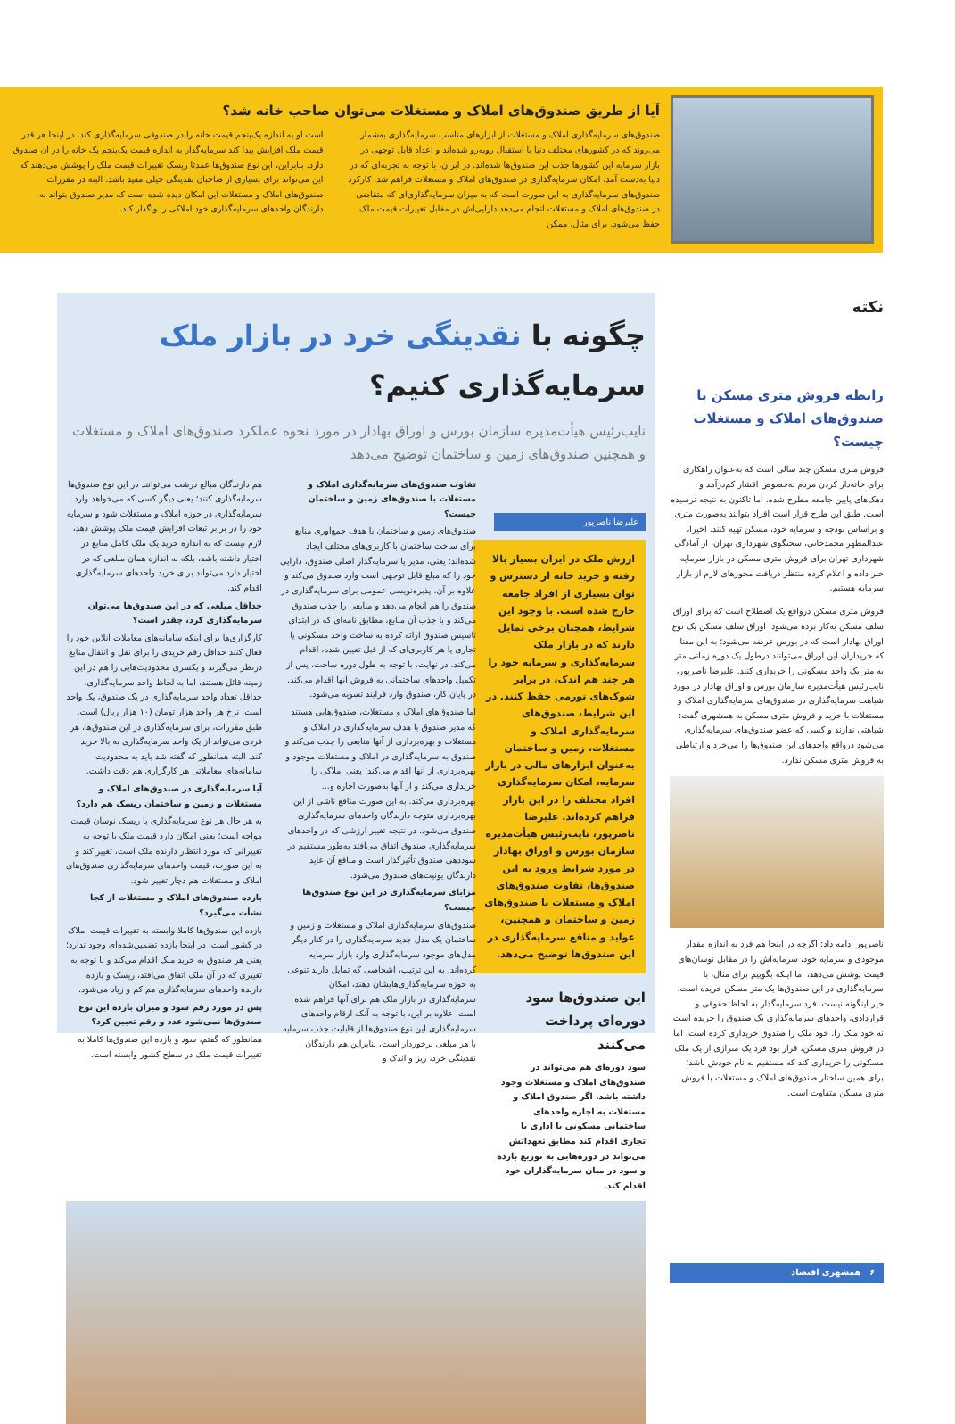آیا از طریق صندوق‌های املاک و مستغلات می‌توان صاحب خانه شد؟
صندوق‌های سرمایه‌گذاری املاک و مستغلات از ابزارهای مناسب سرمایه‌گذاری به‌شمار می‌روند که در کشورهای مختلف دنیا با استقبال روبه‌رو شده‌اند و اعداد قابل توجهی در بازار سرمایه این کشورها جذب این صندوق‌ها شده‌اند. در ایران، با توجه به تجربه‌ای که در دنیا به‌دست آمد، امکان سرمایه‌گذاری در صندوق‌های املاک و مستغلات فراهم شد. کارکرد صندوق‌های سرمایه‌گذاری به این صورت است که به میزان سرمایه‌گذاری‌ای که متقاضی در صندوق‌های املاک و مستغلات انجام می‌دهد دارایی‌اش در مقابل تغییرات قیمت ملک حفظ می‌شود. برای مثال، ممکن
است او به اندازه یک‌پنجم قیمت خانه را در صندوقی سرمایه‌گذاری کند. در اینجا هر قدر قیمت ملک افزایش پیدا کند سرمایه‌گذار به اندازه قیمت یک‌پنجم یک خانه را در آن صندوق دارد. بنابراین، این نوع صندوق‌ها عمدتا ریسک تغییرات قیمت ملک را پوشش می‌دهند که این می‌تواند برای بسیاری از صاحبان نقدینگی خیلی مفید باشد. البته در مقررات صندوق‌های املاک و مستغلات این امکان دیده شده است که مدیر صندوق بتواند به دارندگان واحدهای سرمایه‌گذاری خود املاکی را واگذار کند.
نکته
رابطه فروش متری مسکن با صندوق‌های املاک و مستغلات چیست؟
فروش متری مسکن چند سالی است که به‌عنوان راهکاری برای خانه‌دار کردن مردم به‌خصوص اقشار کم‌درآمد و دهک‌های پایین جامعه مطرح شده، اما تاکنون به نتیجه نرسیده است. طبق این طرح قرار است افراد بتوانند به‌صورت متری و براساس بودجه و سرمایه خود، مسکن تهیه کنند. اخیرا، عبدالمطهر محمدخانی، سخنگوی شهرداری تهران، از آمادگی شهرداری تهران برای فروش متری مسکن در بازار سرمایه خبر داده و اعلام کرده منتظر دریافت مجوزهای لازم از بازار سرمایه هستیم.
فروش متری مسکن درواقع یک اصطلاح است که برای اوراق سلف مسکن به‌کار برده می‌شود. اوراق سلف مسکن یک نوع اوراق بهادار است که در بورس عرضه می‌شود؛ به این معنا که خریداران این اوراق می‌توانند درطول یک دوره زمانی متر به متر یک واحد مسکونی را خریداری کنند. علیرضا ناصرپور، نایب‌رئیس هیأت‌مدیره سازمان بورس و اوراق بهادار در مورد شباهت سرمایه‌گذاری در صندوق‌های سرمایه‌گذاری املاک و مستغلات با خرید و فروش متری مسکن به همشهری گفت: شباهتی ندارند و کسی که عضو صندوق‌های سرمایه‌گذاری می‌شود درواقع واحدهای این صندوق‌ها را می‌خرد و ارتباطی به فروش متری مسکن ندارد.
ناصرپور ادامه داد: اگرچه در اینجا هم فرد به اندازه مقدار موجودی و سرمایه خود، سرمایه‌اش را در مقابل نوسان‌های قیمت پوشش می‌دهد، اما اینکه بگوییم برای مثال، با سرمایه‌گذاری در این صندوق‌ها یک متر مسکن خریده است، خیر اینگونه نیست. فرد سرمایه‌گذار به لحاظ حقوقی و قراردادی، واحدهای سرمایه‌گذاری یک صندوق را خریده است نه خود ملک را. خود ملک را صندوق خریداری کرده است، اما در فروش متری مسکن، قرار بود فرد یک متراژی از یک ملک مسکونی را خریداری کند که مستقیم به نام خودش باشد؛ برای همین ساختار صندوق‌های املاک و مستغلات با فروش متری مسکن متفاوت است.
چگونه با نقدینگی خرد در بازار ملک سرمایه‌گذاری کنیم؟
نایب‌رئیس هیأت‌مدیره سازمان بورس و اوراق بهادار در مورد نحوه عملکرد صندوق‌های املاک و مستغلات و همچنین صندوق‌های زمین و ساختمان توضیح می‌دهد
علیرضا ناصرپور
ارزش ملک در ایران بسیار بالا رفته و خرید خانه از دسترس و توان بسیاری از افراد جامعه خارج شده است. با وجود این شرایط، همچنان برخی تمایل دارند که در بازار ملک سرمایه‌گذاری و سرمایه خود را هر چند هم اندک، در برابر شوک‌های تورمی حفظ کنند. در این شرایط، صندوق‌های سرمایه‌گذاری املاک و مستغلات، زمین و ساختمان به‌عنوان ابزارهای مالی در بازار سرمایه، امکان سرمایه‌گذاری افراد مختلف را در این بازار فراهم کرده‌اند. علیرضا ناصرپور، نایب‌رئیس هیأت‌مدیره سازمان بورس و اوراق بهادار در مورد شرایط ورود به این صندوق‌ها، تفاوت صندوق‌های املاک و مستغلات با صندوق‌های زمین و ساختمان و همچنین، عواید و منافع سرمایه‌گذاری در این صندوق‌ها توضیح می‌دهد.
این صندوق‌ها سود دوره‌ای پرداخت می‌کنند
سود دوره‌ای هم می‌تواند در صندوق‌های املاک و مستغلات وجود داشته باشد. اگر صندوق املاک و مستغلات به اجاره واحدهای ساختمانی مسکونی یا اداری یا تجاری اقدام کند مطابق تعهداتش می‌تواند در دوره‌هایی به توزیع بازده و سود در میان سرمایه‌گذاران خود اقدام کند.
تفاوت صندوق‌های سرمایه‌گذاری املاک و مستغلات با صندوق‌های زمین و ساختمان چیست؟
صندوق‌های زمین و ساختمان با هدف جمع‌آوری منابع برای ساخت ساختمان با کاربری‌های مختلف ایجاد شده‌اند؛ یعنی، مدیر یا سرمایه‌گذار اصلی صندوق، دارایی خود را که مبلغ قابل توجهی است وارد صندوق می‌کند و علاوه بر آن، پذیره‌نویسی عمومی برای سرمایه‌گذاری در صندوق را هم انجام می‌دهد و منابعی را جذب صندوق می‌کند و با جذب آن منابع، مطابق نامه‌ای که در ابتدای تاسیس صندوق ارائه کرده به ساخت واحد مسکونی یا تجاری یا هر کاربری‌ای که از قبل تعیین شده، اقدام می‌کند. در نهایت، با توجه به طول دوره ساخت، پس از تکمیل واحدهای ساختمانی به فروش آنها اقدام می‌کند. در پایان کار، صندوق وارد فرایند تسویه می‌شود.
اما صندوق‌های املاک و مستغلات، صندوق‌هایی هستند که مدیر صندوق با هدف سرمایه‌گذاری در املاک و مستغلات و بهره‌برداری از آنها منابعی را جذب می‌کند و صندوق به سرمایه‌گذاری در املاک و مستغلات موجود و بهره‌برداری از آنها اقدام می‌کند؛ یعنی املاکی را خریداری می‌کند و از آنها به‌صورت اجاره و... بهره‌برداری می‌کند. به این صورت منافع ناشی از این بهره‌برداری متوجه دارندگان واحدهای سرمایه‌گذاری صندوق می‌شود. در نتیجه تغییر ارزشی که در واحدهای سرمایه‌گذاری صندوق اتفاق می‌افتد به‌طور مستقیم در سوددهی صندوق تأثیرگذار است و منافع آن عاید دارندگان یونیت‌های صندوق می‌شود.
مزایای سرمایه‌گذاری در این نوع صندوق‌ها چیست؟
صندوق‌های سرمایه‌گذاری املاک و مستغلات و زمین و ساختمان یک مدل جدید سرمایه‌گذاری را در کنار دیگر مدل‌های موجود سرمایه‌گذاری وارد بازار سرمایه کرده‌اند. به این ترتیب، اشخاصی که تمایل دارند تنوعی به حوزه سرمایه‌گذاری‌هایشان دهند، امکان سرمایه‌گذاری در بازار ملک هم برای آنها فراهم شده است. علاوه بر این، با توجه به آنکه ارقام واحدهای سرمایه‌گذاری این نوع صندوق‌ها از قابلیت جذب سرمایه با هر مبلغی برخوردار است، بنابراین هم دارندگان نقدینگی خرد، ریز و اندک و
هم دارندگان مبالغ درشت می‌توانند در این نوع صندوق‌ها سرمایه‌گذاری کنند؛ یعنی دیگر کسی که می‌خواهد وارد سرمایه‌گذاری در حوزه املاک و مستغلات شود و سرمایه خود را در برابر تبعات افزایش قیمت ملک پوشش دهد، لازم نیست که به اندازه خرید یک ملک کامل منابع در اختیار داشته باشد، بلکه به اندازه همان مبلغی که در اختیار دارد می‌تواند برای خرید واحدهای سرمایه‌گذاری اقدام کند.
حداقل مبلغی که در این صندوق‌ها می‌توان سرمایه‌گذاری کرد، چقدر است؟
کارگزاری‌ها برای اینکه سامانه‌های معاملات آنلاین خود را فعال کنند حداقل رقم خریدی را برای نقل و انتقال منابع درنظر می‌گیرند و یکسری محدودیت‌هایی را هم در این زمینه قائل هستند، اما به لحاظ واحد سرمایه‌گذاری، حداقل تعداد واحد سرمایه‌گذاری در یک صندوق، یک واحد است. نرخ هر واحد هزار تومان (۱۰ هزار ریال) است. طبق مقررات، برای سرمایه‌گذاری در این صندوق‌ها، هر فردی می‌تواند از یک واحد سرمایه‌گذاری به بالا خرید کند. البته همانطور که گفته شد باید به محدودیت سامانه‌های معاملاتی هر کارگزاری هم دقت داشت.
آیا سرمایه‌گذاری در صندوق‌های املاک و مستغلات و زمین و ساختمان ریسک هم دارد؟
به هر حال هر نوع سرمایه‌گذاری با ریسک نوسان قیمت مواجه است؛ یعنی امکان دارد قیمت ملک با توجه به تغییراتی که مورد انتظار دارنده ملک است، تغییر کند و به این صورت، قیمت واحدهای سرمایه‌گذاری صندوق‌های املاک و مستغلات هم دچار تغییر شود.
بازده صندوق‌های املاک و مستغلات از کجا نشأت می‌گیرد؟
بازده این صندوق‌ها کاملا وابسته به تغییرات قیمت املاک در کشور است. در اینجا بازده تضمین‌شده‌ای وجود ندارد؛ یعنی هر صندوق به خرید ملک اقدام می‌کند و با توجه به تغییری که در آن ملک اتفاق می‌افتد، ریسک و بازده دارنده واحدهای سرمایه‌گذاری هم کم و زیاد می‌شود.
پس در مورد رقم سود و میزان بازده این نوع صندوق‌ها نمی‌شود عدد و رقم تعیین کرد؟
همانطور که گفتم، سود و بازده این صندوق‌ها کاملا به تغییرات قیمت ملک در سطح کشور وابسته است.
۶ همشهری اقتصاد